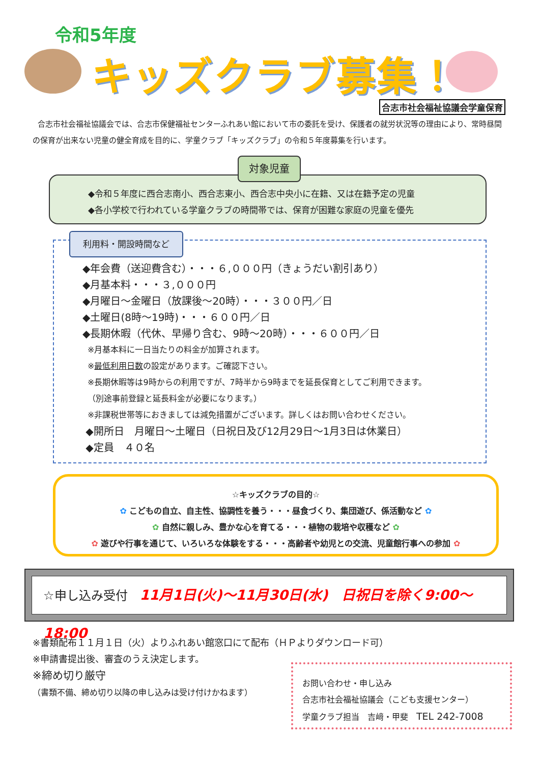令和5年度
キッズクラブ募集！
合志市社会福祉協議会学童保育
合志市社会福祉協議会では、合志市保健福祉センターふれあい館において市の委託を受け、保護者の就労状況等の理由により、常時昼間の保育が出来ない児童の健全育成を目的に、学童クラブ「キッズクラブ」の令和５年度募集を行います。
◆令和５年度に西合志南小、西合志東小、西合志中央小に在籍、又は在籍予定の児童
◆各小学校で行われている学童クラブの時間帯では、保育が困難な家庭の児童を優先
対象児童
利用料・開設時間など
◆年会費（送迎費含む）・・・６,０００円（きょうだい割引あり）
◆月基本料・・・３,０００円
◆月曜日～金曜日（放課後～20時）・・・３００円／日
◆土曜日(8時～19時)・・・６００円／日
◆長期休暇（代休、早帰り含む、9時～20時）・・・６００円／日
※月基本料に一日当たりの料金が加算されます。
※最低利用日数の設定があります。ご確認下さい。
※長期休暇等は9時からの利用ですが、7時半から9時までを延長保育としてご利用できます。
（別途事前登録と延長料金が必要になります。）
※非課税世帯等におきましては減免措置がございます。詳しくはお問い合わせください。
◆開所日　月曜日～土曜日（日祝日及び12月29日～1月3日は休業日）
◆定員　４０名
☆キッズクラブの目的☆
✿ こどもの自立、自主性、協調性を養う・・・昼食づくり、集団遊び、係活動など ✿
✿ 自然に親しみ、豊かな心を育てる・・・植物の栽培や収穫など ✿
✿ 遊びや行事を通じて、いろいろな体験をする・・・高齢者や幼児との交流、児童館行事への参加 ✿
☆申し込み受付　11月1日(火)～11月30日(水)　日祝日を除く9:00～18:00
※書類配布１１月１日（火）よりふれあい館窓口にて配布（ＨＰよりダウンロード可）
※申請書提出後、審査のうえ決定します。
※締め切り厳守
（書類不備、締め切り以降の申し込みは受け付けかねます）
お問い合わせ・申し込み
合志市社会福祉協議会（こども支援センター）
学童クラブ担当　吉﨑・甲斐　TEL 242-7008